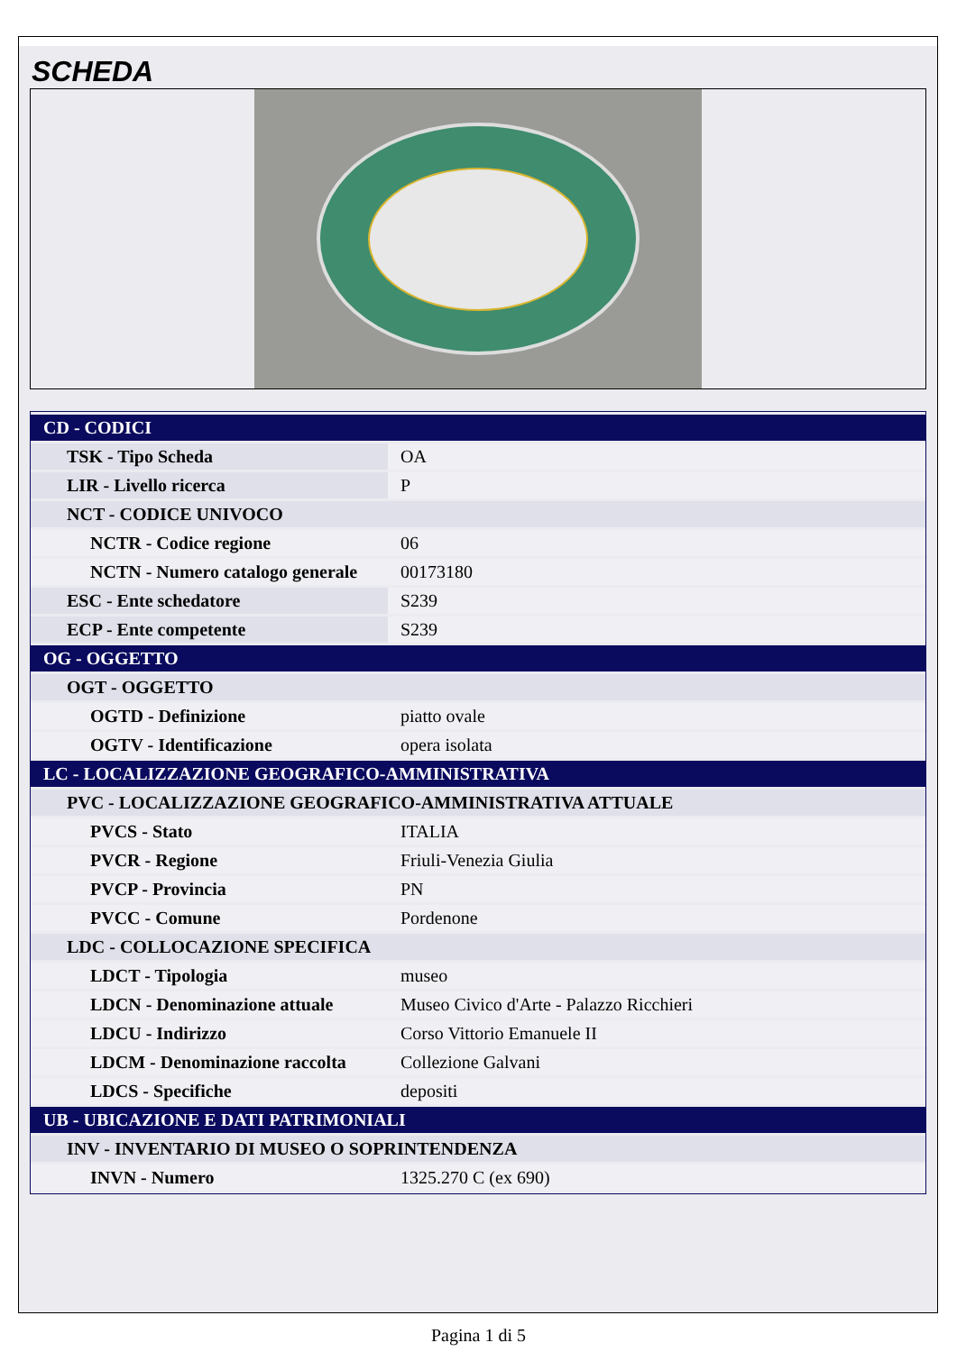SCHEDA
| CD - CODICI | |
| TSK - Tipo Scheda | OA |
| LIR - Livello ricerca | P |
| NCT - CODICE UNIVOCO | |
| NCTR - Codice regione | 06 |
| NCTN - Numero catalogo generale | 00173180 |
| ESC - Ente schedatore | S239 |
| ECP - Ente competente | S239 |
| OG - OGGETTO | |
| OGT - OGGETTO | |
| OGTD - Definizione | piatto ovale |
| OGTV - Identificazione | opera isolata |
| LC - LOCALIZZAZIONE GEOGRAFICO-AMMINISTRATIVA | |
| PVC - LOCALIZZAZIONE GEOGRAFICO-AMMINISTRATIVA ATTUALE | |
| PVCS - Stato | ITALIA |
| PVCR - Regione | Friuli-Venezia Giulia |
| PVCP - Provincia | PN |
| PVCC - Comune | Pordenone |
| LDC - COLLOCAZIONE SPECIFICA | |
| LDCT - Tipologia | museo |
| LDCN - Denominazione attuale | Museo Civico d'Arte - Palazzo Ricchieri |
| LDCU - Indirizzo | Corso Vittorio Emanuele II |
| LDCM - Denominazione raccolta | Collezione Galvani |
| LDCS - Specifiche | depositi |
| UB - UBICAZIONE E DATI PATRIMONIALI | |
| INV - INVENTARIO DI MUSEO O SOPRINTENDENZA | |
| INVN - Numero | 1325.270 C (ex 690) |
Pagina 1 di 5